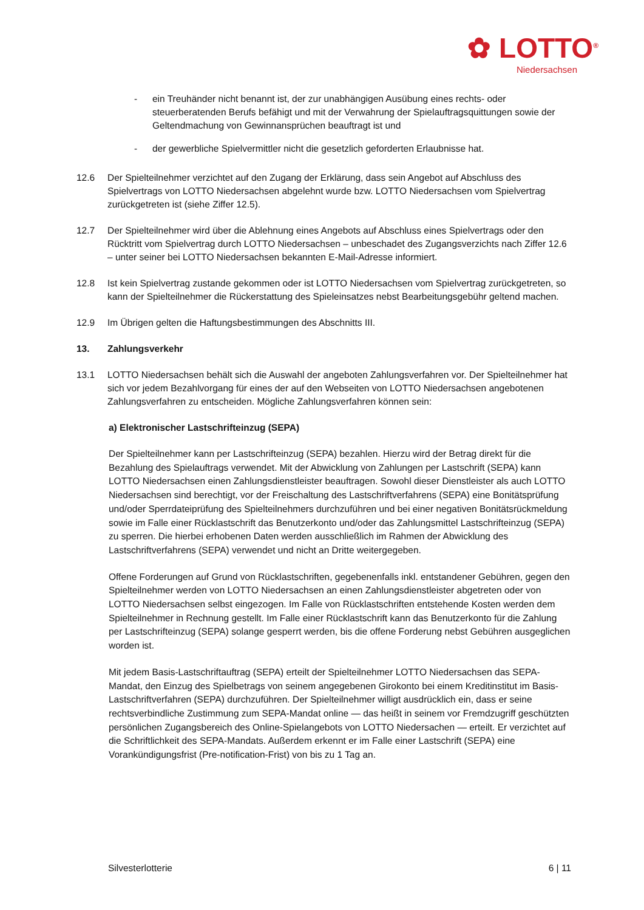✿ LOTTO<sup>®</sup>
Niedersachsen
- ein Treuhänder nicht benannt ist, der zur unabhängigen Ausübung eines rechts- oder steuerberatenden Berufs befähigt und mit der Verwahrung der Spielauftragsquittungen sowie der Geltendmachung von Gewinnansprüchen beauftragt ist und
- der gewerbliche Spielvermittler nicht die gesetzlich geforderten Erlaubnisse hat.
12.6 Der Spielteilnehmer verzichtet auf den Zugang der Erklärung, dass sein Angebot auf Abschluss des Spielvertrags von LOTTO Niedersachsen abgelehnt wurde bzw. LOTTO Niedersachsen vom Spielvertrag zurückgetreten ist (siehe Ziffer 12.5).
12.7 Der Spielteilnehmer wird über die Ablehnung eines Angebots auf Abschluss eines Spielvertrags oder den Rücktritt vom Spielvertrag durch LOTTO Niedersachsen – unbeschadet des Zugangsverzichts nach Ziffer 12.6 – unter seiner bei LOTTO Niedersachsen bekannten E-Mail-Adresse informiert.
12.8 Ist kein Spielvertrag zustande gekommen oder ist LOTTO Niedersachsen vom Spielvertrag zurückgetreten, so kann der Spielteilnehmer die Rückerstattung des Spieleinsatzes nebst Bearbeitungsgebühr geltend machen.
12.9 Im Übrigen gelten die Haftungsbestimmungen des Abschnitts III.
13. Zahlungsverkehr
13.1 LOTTO Niedersachsen behält sich die Auswahl der angeboten Zahlungsverfahren vor. Der Spielteilnehmer hat sich vor jedem Bezahlvorgang für eines der auf den Webseiten von LOTTO Niedersachsen angebotenen Zahlungsverfahren zu entscheiden. Mögliche Zahlungsverfahren können sein:
a) Elektronischer Lastschrifteinzug (SEPA)
Der Spielteilnehmer kann per Lastschrifteinzug (SEPA) bezahlen. Hierzu wird der Betrag direkt für die Bezahlung des Spielauftrags verwendet. Mit der Abwicklung von Zahlungen per Lastschrift (SEPA) kann LOTTO Niedersachsen einen Zahlungsdienstleister beauftragen. Sowohl dieser Dienstleister als auch LOTTO Niedersachsen sind berechtigt, vor der Freischaltung des Lastschriftverfahrens (SEPA) eine Bonitätsprüfung und/oder Sperrdateiprüfung des Spielteilnehmers durchzuführen und bei einer negativen Bonitätsrückmeldung sowie im Falle einer Rücklastschrift das Benutzerkonto und/oder das Zahlungsmittel Lastschrifteinzug (SEPA) zu sperren. Die hierbei erhobenen Daten werden ausschließlich im Rahmen der Abwicklung des Lastschriftverfahrens (SEPA) verwendet und nicht an Dritte weitergegeben.
Offene Forderungen auf Grund von Rücklastschriften, gegebenenfalls inkl. entstandener Gebühren, gegen den Spielteilnehmer werden von LOTTO Niedersachsen an einen Zahlungsdienstleister abgetreten oder von LOTTO Niedersachsen selbst eingezogen. Im Falle von Rücklastschriften entstehende Kosten werden dem Spielteilnehmer in Rechnung gestellt. Im Falle einer Rücklastschrift kann das Benutzerkonto für die Zahlung per Lastschrifteinzug (SEPA) solange gesperrt werden, bis die offene Forderung nebst Gebühren ausgeglichen worden ist.
Mit jedem Basis-Lastschriftauftrag (SEPA) erteilt der Spielteilnehmer LOTTO Niedersachsen das SEPA-Mandat, den Einzug des Spielbetrags von seinem angegebenen Girokonto bei einem Kreditinstitut im Basis-Lastschriftverfahren (SEPA) durchzuführen. Der Spielteilnehmer willigt ausdrücklich ein, dass er seine rechtsverbindliche Zustimmung zum SEPA-Mandat online — das heißt in seinem vor Fremdzugriff geschützten persönlichen Zugangsbereich des Online-Spielangebots von LOTTO Niedersachen — erteilt. Er verzichtet auf die Schriftlichkeit des SEPA-Mandats. Außerdem erkennt er im Falle einer Lastschrift (SEPA) eine Vorankündigungsfrist (Pre-notification-Frist) von bis zu 1 Tag an.
Silvesterlotterie 6 | 11